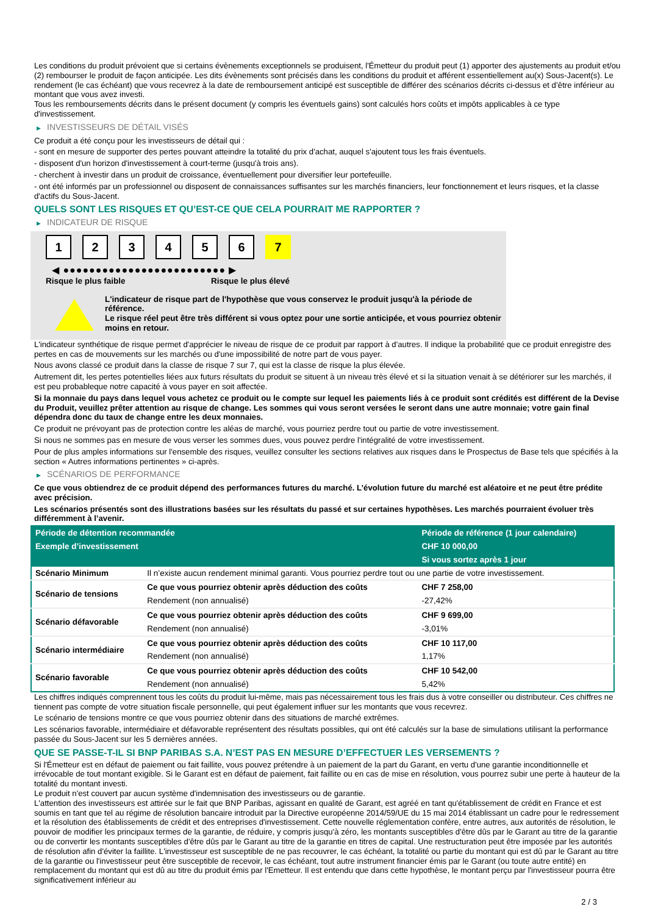Les conditions du produit prévoient que si certains évènements exceptionnels se produisent, l'Émetteur du produit peut (1) apporter des ajustements au produit et/ou (2) rembourser le produit de façon anticipée. Les dits évènements sont précisés dans les conditions du produit et afférent essentiellement au(x) Sous-Jacent(s). Le rendement (le cas échéant) que vous recevrez à la date de remboursement anticipé est susceptible de différer des scénarios décrits ci-dessus et d’être inférieur au montant que vous avez investi.
Tous les remboursements décrits dans le présent document (y compris les éventuels gains) sont calculés hors coûts et impôts applicables à ce type d'investissement.
▶ INVESTISSEURS DE DÉTAIL VISÉS
Ce produit a été conçu pour les investisseurs de détail qui :
- sont en mesure de supporter des pertes pouvant atteindre la totalité du prix d'achat, auquel s'ajoutent tous les frais éventuels.
- disposent d'un horizon d'investissement à court-terme (jusqu'à trois ans).
- cherchent à investir dans un produit de croissance, éventuellement pour diversifier leur portefeuille.
- ont été informés par un professionnel ou disposent de connaissances suffisantes sur les marchés financiers, leur fonctionnement et leurs risques, et la classe d'actifs du Sous-Jacent.
QUELS SONT LES RISQUES ET QU’EST-CE QUE CELA POURRAIT ME RAPPORTER ?
▶ INDICATEUR DE RISQUE
1 2 3 4 5 6 7
◀ ●●●●●●●●●●●●●●●●●●●●●●●●● ▶
Risque le plus faible Risque le plus élevé
L'indicateur de risque part de l'hypothèse que vous conservez le produit jusqu'à la période de référence.
Le risque réel peut être très différent si vous optez pour une sortie anticipée, et vous pourriez obtenir moins en retour.
L'indicateur synthétique de risque permet d'apprécier le niveau de risque de ce produit par rapport à d'autres. Il indique la probabilité que ce produit enregistre des pertes en cas de mouvements sur les marchés ou d'une impossibilité de notre part de vous payer.
Nous avons classé ce produit dans la classe de risque 7 sur 7, qui est la classe de risque la plus élevée.
Autrement dit, les pertes potentielles liées aux futurs résultats du produit se situent à un niveau très élevé et si la situation venait à se détériorer sur les marchés, il est peu probableque notre capacité à vous payer en soit affectée.
Si la monnaie du pays dans lequel vous achetez ce produit ou le compte sur lequel les paiements liés à ce produit sont crédités est différent de la Devise du Produit, veuillez prêter attention au risque de change. Les sommes qui vous seront versées le seront dans une autre monnaie; votre gain final dépendra donc du taux de change entre les deux monnaies.
Ce produit ne prévoyant pas de protection contre les aléas de marché, vous pourriez perdre tout ou partie de votre investissement.
Si nous ne sommes pas en mesure de vous verser les sommes dues, vous pouvez perdre l'intégralité de votre investissement.
Pour de plus amples informations sur l'ensemble des risques, veuillez consulter les sections relatives aux risques dans le Prospectus de Base tels que spécifiés à la section « Autres informations pertinentes » ci-après.
▶ SCÉNARIOS DE PERFORMANCE
Ce que vous obtiendrez de ce produit dépend des performances futures du marché. L’évolution future du marché est aléatoire et ne peut être prédite avec précision.
Les scénarios présentés sont des illustrations basées sur les résultats du passé et sur certaines hypothèses. Les marchés pourraient évoluer très différemment à l’avenir.
| Période de détention recommandée | | Période de référence (1 jour calendaire) |
| --- | --- | --- |
| Exemple d’investissement | | CHF 10 000,00 |
| | | Si vous sortez après 1 jour |
| Scénario Minimum | Il n’existe aucun rendement minimal garanti. Vous pourriez perdre tout ou une partie de votre investissement. | |
| Scénario de tensions | Ce que vous pourriez obtenir après déduction des coûts | CHF 7 258,00 |
| | Rendement (non annualisé) | -27,42% |
| Scénario défavorable | Ce que vous pourriez obtenir après déduction des coûts | CHF 9 699,00 |
| | Rendement (non annualisé) | -3,01% |
| Scénario intermédiaire | Ce que vous pourriez obtenir après déduction des coûts | CHF 10 117,00 |
| | Rendement (non annualisé) | 1,17% |
| Scénario favorable | Ce que vous pourriez obtenir après déduction des coûts | CHF 10 542,00 |
| | Rendement (non annualisé) | 5,42% |
Les chiffres indiqués comprennent tous les coûts du produit lui-même, mais pas nécessairement tous les frais dus à votre conseiller ou distributeur. Ces chiffres ne tiennent pas compte de votre situation fiscale personnelle, qui peut également influer sur les montants que vous recevrez.
Le scénario de tensions montre ce que vous pourriez obtenir dans des situations de marché extrêmes.
Les scénarios favorable, intermédiaire et défavorable représentent des résultats possibles, qui ont été calculés sur la base de simulations utilisant la performance passée du Sous-Jacent sur les 5 dernières années.
QUE SE PASSE-T-IL SI BNP PARIBAS S.A. N’EST PAS EN MESURE D’EFFECTUER LES VERSEMENTS ?
Si l'Émetteur est en défaut de paiement ou fait faillite, vous pouvez prétendre à un paiement de la part du Garant, en vertu d'une garantie inconditionnelle et irrévocable de tout montant exigible. Si le Garant est en défaut de paiement, fait faillite ou en cas de mise en résolution, vous pourrez subir une perte à hauteur de la totalité du montant investi.
Le produit n'est couvert par aucun système d'indemnisation des investisseurs ou de garantie.
L'attention des investisseurs est attirée sur le fait que BNP Paribas, agissant en qualité de Garant, est agréé en tant qu'établissement de crédit en France et est soumis en tant que tel au régime de résolution bancaire introduit par la Directive européenne 2014/59/UE du 15 mai 2014 établissant un cadre pour le redressement et la résolution des établissements de crédit et des entreprises d'investissement. Cette nouvelle réglementation confère, entre autres, aux autorités de résolution, le pouvoir de modifier les principaux termes de la garantie, de réduire, y compris jusqu'à zéro, les montants susceptibles d'être dûs par le Garant au titre de la garantie ou de convertir les montants susceptibles d'être dûs par le Garant au titre de la garantie en titres de capital. Une restructuration peut être imposée par les autorités de résolution afin d'éviter la faillite. L'investisseur est susceptible de ne pas recouvrer, le cas échéant, la totalité ou partie du montant qui est dû par le Garant au titre de la garantie ou l'investisseur peut être susceptible de recevoir, le cas échéant, tout autre instrument financier émis par le Garant (ou toute autre entité) en remplacement du montant qui est dû au titre du produit émis par l'Emetteur. Il est entendu que dans cette hypothèse, le montant perçu par l'investisseur pourra être significativement inférieur au
2 / 3